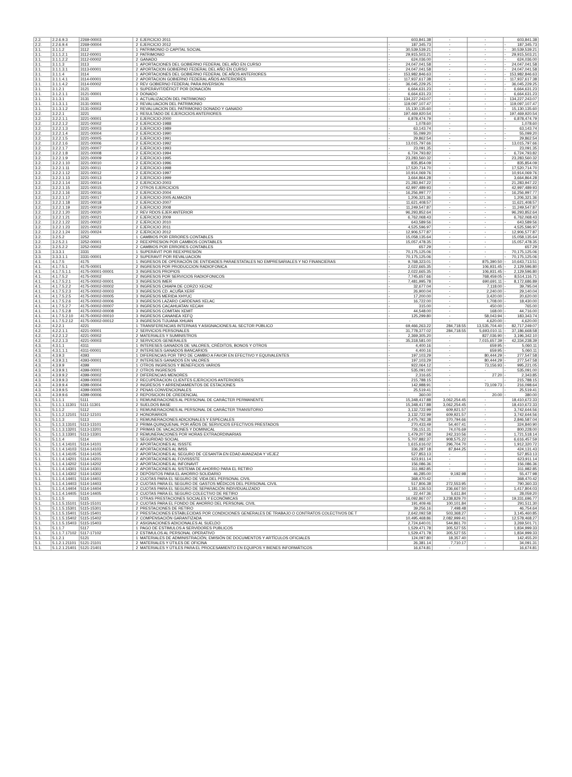| 2.2. | 2.2.6.9.3 | 2269-00003 | 2 | EJERCICIO 2011 | 603,841.38 | - | - | 603,841.38 |
| 2.2. | 2.2.6.9.4 | 2269-00004 | 2 | EJERCICIO 2012 | - 187,345.73 | - | - | - 187,345.73 |
| 3.1. | 3.1.1.2 | 3112 | 1 | PATRIMONIO O CAPITAL SOCIAL | - 30,539,539.21 | - | - | - 30,539,539.21 |
| 3.1. | 3.1.1.2.1 | 3112-00001 | 2 | PATRIMONIO | - 29,915,503.21 | - | - | - 29,915,503.21 |
| 3.1. | 3.1.1.2.2 | 3112-00002 | 2 | GANADO | - 624,036.00 | - | - | - 624,036.00 |
| 3.1. | 3.1.1.3 | 3113 | 1 | APORTACIONES DEL GOBIERNO FEDERAL DEL AÑO EN CURSO | - 24,047,041.58 | - | - | - 24,047,041.58 |
| 3.1. | 3.1.1.3.1 | 3113-00001 | 2 | APORTACION GOBIERNO FEDERAL DEL AÑO EN CURSO | - 24,047,041.58 | - | - | - 24,047,041.58 |
| 3.1. | 3.1.1.4 | 3114 | 1 | APORTACIONES DEL GOBIERNO FEDERAL DE AÑOS ANTERIORES | - 153,982,846.63 | - | - | - 153,982,846.63 |
| 3.1. | 3.1.1.4.1 | 3114-00001 | 2 | APORTACION GOBIERNO FEDERAL AÑOS ANTERIORES | - 117,937,617.38 | - | - | - 117,937,617.38 |
| 3.1. | 3.1.1.4.2 | 3114-00002 | 2 | REV GOBIERNO FEDERAL PARA INVERSION | - 36,045,229.25 | - | - | - 36,045,229.25 |
| 3.1. | 3.1.2.1 | 3121 | 1 | SUPERÁVIT/DÉFICIT POR DONACIÓN | - 6,664,631.23 | - | - | - 6,664,631.23 |
| 3.1. | 3.1.2.1.1 | 3121-00001 | 2 | DONADO | - 6,664,631.23 | - | - | - 6,664,631.23 |
| 3.1. | 3.1.3.1 | 3131 | 1 | ACTUALIZACIÓN DEL PATRIMONIO | - 134,227,243.07 | - | - | - 134,227,243.07 |
| 3.1. | 3.1.3.1.1 | 3131-00001 | 2 | REVALUACION DEL PATRIMONIO | - 119,097,107.47 | - | - | - 119,097,107.47 |
| 3.1. | 3.1.3.1.2 | 3131-00002 | 2 | REVALUACION DEL PATRIMONIO DONADO Y GANADO | - 15,130,135.60 | - | - | - 15,130,135.60 |
| 3.2. | 3.2.2.1 | 3221 | 1 | RESULTADO DE EJERCICIOS ANTERIORES | 197,469,920.54 | - | - | 197,469,920.54 |
| 3.2. | 3.2.2.1.1 | 3221-00001 | 2 | EJERCICIO-2000 | - 6,878,474.79 | - | - | - 6,878,474.79 |
| 3.2. | 3.2.2.1.2 | 3221-00002 | 2 | EJERCICIO-1988 | 1,078.60 | - | - | 1,078.60 |
| 3.2. | 3.2.2.1.3 | 3221-00003 | 2 | EJERCICIO-1989 | - 63,143.74 | - | - | - 63,143.74 |
| 3.2. | 3.2.2.1.4 | 3221-00004 | 2 | EJERCICIO-1990 | - 55,099.20 | - | - | - 55,099.20 |
| 3.2. | 3.2.2.1.5 | 3221-00005 | 2 | EJERCICIO-1991 | - 29,862.54 | - | - | - 29,862.54 |
| 3.2. | 3.2.2.1.6 | 3221-00006 | 2 | EJERCICIO-1992 | 13,015,797.66 | - | - | 13,015,797.66 |
| 3.2. | 3.2.2.1.7 | 3221-00007 | 2 | EJERCICIO-1993 | - 23,091.35 | - | - | - 23,091.35 |
| 3.2. | 3.2.2.1.8 | 3221-00008 | 2 | EJERCICIO-1994 | - 6,724,793.82 | - | - | - 6,724,793.82 |
| 3.2. | 3.2.2.1.9 | 3221-00009 | 2 | EJERCICIO-1995 | 23,283,560.32 | - | - | 23,283,560.32 |
| 3.2. | 3.2.2.1.10 | 3221-00010 | 2 | EJERCICIO-1996 | - 835,854.09 | - | - | - 835,854.09 |
| 3.2. | 3.2.2.1.11 | 3221-00011 | 2 | EJERCICIO-1998 | 17,520,714.70 | - | - | 17,520,714.70 |
| 3.2. | 3.2.2.1.12 | 3221-00012 | 2 | EJERCICIO-1997 | 10,914,069.76 | - | - | 10,914,069.76 |
| 3.2. | 3.2.2.1.13 | 3221-00013 | 2 | EJERCICIO-1999 | 3,664,864.28 | - | - | 3,664,864.28 |
| 3.2. | 3.2.2.1.14 | 3221-00014 | 2 | EJERCICIO-2003 | 21,283,947.22 | - | - | 21,283,947.22 |
| 3.2. | 3.2.2.1.15 | 3221-00015 | 2 | OTROS EJERCICIOS | 42,997,489.93 | - | - | 42,997,489.93 |
| 3.2. | 3.2.2.1.16 | 3221-00016 | 2 | EJERCICIO-2004 | - 16,256,997.77 | - | - | - 16,256,997.77 |
| 3.2. | 3.2.2.1.17 | 3221-00017 | 2 | EJERCICIO-2005 ALMACEN | 1,206,321.36 | - | - | 1,206,321.36 |
| 3.2. | 3.2.2.1.18 | 3221-00018 | 2 | EJERCICIO-2007 | 11,621,408.57 | - | - | 11,621,408.57 |
| 3.2. | 3.2.2.1.19 | 3221-00019 | 2 | EJERCICIO 2008 | - 11,249,547.87 | - | - | - 11,249,547.87 |
| 3.2. | 3.2.2.1.20 | 3221-00020 | 2 | REV RDOS EJER ANTERIOR | 96,293,852.64 | - | - | 96,293,852.64 |
| 3.2. | 3.2.2.1.21 | 3221-00021 | 2 | EJERCICIO 2009 | 6,762,068.43 | - | - | 6,762,068.43 |
| 3.2. | 3.2.2.1.22 | 3221-00022 | 2 | EJERCICIO 2010 | - 643,589.56 | - | - | - 643,589.56 |
| 3.2. | 3.2.2.1.23 | 3221-00023 | 2 | EJERCICIO 2011 | 4,525,596.97 | - | - | 4,525,596.97 |
| 3.2. | 3.2.2.1.24 | 3221-00024 | 2 | EJERCICIO 2012 | - 12,906,577.87 | - | - | - 12,906,577.87 |
| 3.2. | 3.2.5.2 | 3252 | 1 | CAMBIOS POR ERRORES CONTABLES | 15,058,135.64 | - | - | 15,058,135.64 |
| 3.2. | 3.2.5.2.1 | 3252-00001 | 2 | REEXPRESION POR CAMBIOS CONTABLES | 15,057,478.35 | - | - | 15,057,478.35 |
| 3.2. | 3.2.5.2.2 | 3252-00002 | 2 | CAMBIOS POR ERRORES CONTABLES | 657.29 | - | - | 657.29 |
| 3.3. | 3.3.3.1 | 3331 | 1 | SUPERÁVIT POR REEXPRESIÓN | - 70,175,125.06 | - | - | - 70,175,125.06 |
| 3.3. | 3.3.3.1.1 | 3331-00001 | 2 | SUPERAVIT POR REVALUACION | - 70,175,125.06 | - | - | - 70,175,125.06 |
| 4.1. | 4.1.7.5 | 4175 | 1 | INGRESOS DE OPERACIÓN DE ENTIDADES PARAESTATALES NO EMPRESARIALES Y NO FINANCIERAS | - 9,768,323.01 | - | 875,390.50 | - 10,643,713.51 |
| 4.1. | 4.1.7.5.1 | 4175-00001 | 2 | INGRESOS POR PRODUCCION RADIOFONICA | - 2,022,665.35 | - | 106,931.45 | - 2,129,596.80 |
| 4.1. | 4.1.7.5.1.1 | 4175-00001-00001 | 3 | INGRESOS PROPIOS | - 2,022,665.35 | - | 106,931.45 | - 2,129,596.80 |
| 4.1. | 4.1.7.5.2 | 4175-00002 | 2 | INGRESOS POR SERVICIOS RADIOFONICOS | - 7,745,657.66 | - | 768,459.05 | - 8,514,116.71 |
| 4.1. | 4.1.7.5.2.1 | 4175-00002-00001 | 3 | INGRESOS IMER | - 7,481,995.78 | - | 690,691.11 | - 8,172,686.89 |
| 4.1. | 4.1.7.5.2.2 | 4175-00002-00002 | 3 | INGRESOS CHIAPA DE CORZO XECHZ | - 32,677.04 | - | 7,118.00 | - 39,795.04 |
| 4.1. | 4.1.7.5.2.3 | 4175-00002-00003 | 3 | INGRESOS CD. ACUÑA XERF | - 26,900.04 | - | 2,240.00 | - 29,140.04 |
| 4.1. | 4.1.7.5.2.5 | 4175-00002-00005 | 3 | INGRESOS MERIDA XHYUC | - 17,200.00 | - | 3,420.00 | - 20,620.00 |
| 4.1. | 4.1.7.5.2.6 | 4175-00002-00006 | 3 | INGRESOS LAZARO CARDENAS XELAC | - 16,722.00 | - | 1,708.00 | - 18,430.00 |
| 4.1. | 4.1.7.5.2.7 | 4175-00002-00007 | 3 | INGRESOS CACAHUATAN XECAH | - 315.00 | - | 450.00 | - 765.00 |
| 4.1. | 4.1.7.5.2.8 | 4175-00002-00008 | 3 | INGRESOS COMITAN XEMIT | - 44,548.00 | - | 168.00 | - 44,716.00 |
| 4.1. | 4.1.7.5.2.10 | 4175-00002-00010 | 3 | INGRESOS CANANEA XEFQ | - 125,299.80 | - | 58,043.94 | - 183,343.74 |
| 4.1. | 4.1.7.5.2.12 | 4175-00002-00012 | 3 | INGRESOS TIJUANA XHUAN | - | - | 4,620.00 | - 4,620.00 |
| 4.2. | 4.2.2.1 | 4221 | 1 | TRANSFERENCIAS INTERNAS Y ASIGNACIONES AL SECTOR PÚBLICO | - 69,466,263.22 | 284,718.55 | 13,535,704.40 | - 82,717,249.07 |
| 4.2. | 4.2.2.1.1 | 4221-00001 | 2 | SERVICIOS PERSONALES | - 31,778,377.02 | 284,718.55 | 5,693,010.11 | - 37,186,668.58 |
| 4.2. | 4.2.2.1.2 | 4221-00002 | 2 | MATERIALES Y SUMINISTROS | - 2,369,305.20 | - | 827,036.90 | - 3,196,342.10 |
| 4.2. | 4.2.2.1.3 | 4221-00003 | 2 | SERVICIOS GENERALES | - 35,318,581.00 | - | 7,015,657.39 | - 42,334,238.39 |
| 4.3. | 4.3.1.1 | 4311 | 1 | INTERESES GANADOS DE VALORES, CRÉDITOS, BONOS Y OTROS | - 4,400.16 | - | 659.95 | - 5,060.11 |
| 4.3. | 4.3.1.1.1 | 4311-00001 | 2 | INTERESES GANADOS BANCARIOS | - 4,400.16 | - | 659.95 | - 5,060.11 |
| 4.3. | 4.3.9.3 | 4393 | 1 | DIFERENCIAS POR TIPO DE CAMBIO A FAVOR EN EFECTIVO Y EQUIVALENTES | - 197,103.29 | - | 80,444.29 | - 277,547.58 |
| 4.3. | 4.3.9.3.1 | 4393-00001 | 2 | INTERESES GANADOS EN VALORES | - 197,103.29 | - | 80,444.29 | - 277,547.58 |
| 4.3. | 4.3.9.9 | 4399 | 1 | OTROS INGRESOS Y BENEFICIOS VARIOS | - 922,064.12 | - | 73,156.93 | - 995,221.05 |
| 4.3. | 4.3.9.9.1 | 4399-00001 | 2 | OTROS INGRESOS | - 535,091.00 | - | - | - 535,091.00 |
| 4.3. | 4.3.9.9.2 | 4399-00002 | 2 | DIFERENCIAS MENORES | - 2,316.65 | - | 27.20 | - 2,343.85 |
| 4.3. | 4.3.9.9.3 | 4399-00003 | 2 | RECUPERACION CLIENTES EJERCICIOS ANTERIORES | - 215,788.15 | - | - | - 215,788.15 |
| 4.3. | 4.3.9.9.4 | 4399-00004 | 2 | INGRESOS Y ARRENDAMIENTOS DE ESTACIONES | - 142,988.91 | - | 73,109.73 | - 216,098.64 |
| 4.3. | 4.3.9.9.5 | 4399-00005 | 2 | PENAS CONVENCIONALES | - 25,519.41 | - | - | - 25,519.41 |
| 4.3. | 4.3.9.9.6 | 4399-00006 | 2 | REPOSICION DE CREDENCIAL | - 360.00 | - | 20.00 | - 380.00 |
| 5.1. | 5.1.1.1 | 5111 | 1 | REMUNERACIONES AL PERSONAL DE CARÁCTER PERMANENTE | 15,348,417.88 | 3,062,254.45 | - | 18,410,672.33 |
| 5.1. | 5.1.1.1.11301 | 5111-11301 | 2 | SUELDOS BASE | 15,348,417.88 | 3,062,254.45 | - | 18,410,672.33 |
| 5.1. | 5.1.1.2 | 5112 | 1 | REMUNERACIONES AL PERSONAL DE CARÁCTER TRANSITORIO | 3,132,722.99 | 609,921.57 | - | 3,742,644.56 |
| 5.1. | 5.1.1.2.12101 | 5112-12101 | 2 | HONORARIOS | 3,132,722.99 | 609,921.57 | - | 3,742,644.56 |
| 5.1. | 5.1.1.3 | 5113 | 1 | REMUNERACIONES ADICIONALES Y ESPECIALES | 2,475,792.38 | 370,794.66 | - | 2,846,587.04 |
| 5.1. | 5.1.1.3.13101 | 5113-13101 | 2 | PRIMA QUINQUENAL POR AÑOS DE SERVICIOS EFECTIVOS PRESTADOS | 270,433.49 | 54,407.41 | - | 324,840.90 |
| 5.1. | 5.1.1.3.13201 | 5113-13201 | 2 | PRIMAS DE VACACIONES Y DOMINICAL | 726,151.31 | 74,076.69 | - | 800,228.00 |
| 5.1. | 5.1.1.3.13301 | 5113-13301 | 2 | REMUNERACIONES POR HORAS EXTRAORDINARIAS | 1,479,207.58 | 242,310.56 | - | 1,721,518.14 |
| 5.1. | 5.1.1.4 | 5114 | 1 | SEGURIDAD SOCIAL | 5,707,882.37 | 908,575.22 | - | 6,616,457.59 |
| 5.1. | 5.1.1.4.14101 | 5114-14101 | 2 | APORTACIONES AL ISSSTE | 1,615,616.02 | 296,704.70 | - | 1,912,320.72 |
| 5.1. | 5.1.1.4.14103 | 5114-14103 | 2 | APORTACIONES AL IMSS | 336,287.18 | 87,844.25 | - | 424,131.43 |
| 5.1. | 5.1.1.4.14105 | 5114-14105 | 2 | APORTACIONES AL SEGURO DE CESANTÍA EN EDAD AVANZADA Y VEJEZ | 527,853.13 | - | - | 527,853.13 |
| 5.1. | 5.1.1.4.14201 | 5114-14201 | 2 | APORTACIONES AL FOVISSSTE | 623,911.14 | - | - | 623,911.14 |
| 5.1. | 5.1.1.4.14202 | 5114-14202 | 2 | APORTACIONES AL INFONAVIT | 156,086.36 | - | - | 156,086.36 |
| 5.1. | 5.1.1.4.14301 | 5114-14301 | 2 | APORTACIONES AL SISTEMA DE AHORRO PARA EL RETIRO | 311,982.85 | - | - | 311,982.85 |
| 5.1. | 5.1.1.4.14302 | 5114-14302 | 2 | DEPÓSITOS PARA EL AHORRO SOLIDARIO | 46,285.00 | 9,192.98 | - | 55,477.98 |
| 5.1. | 5.1.1.4.14401 | 5114-14401 | 2 | CUOTAS PARA EL SEGURO DE VIDA DEL PERSONAL CIVIL | 368,470.42 | - | - | 368,470.42 |
| 5.1. | 5.1.1.4.14403 | 5114-14403 | 2 | CUOTAS PARA EL SEGURO DE GASTOS MÉDICOS DEL PERSONAL CIVIL | 517,806.38 | 272,553.95 | - | 790,360.33 |
| 5.1. | 5.1.1.4.14404 | 5114-14404 | 2 | CUOTAS PARA EL SEGURO DE SEPARACIÓN INDIVIDUALIZADO | 1,181,136.53 | 236,667.50 | - | 1,417,804.03 |
| 5.1. | 5.1.1.4.14405 | 5114-14405 | 2 | CUOTAS PARA EL SEGURO COLECTIVO DE RETIRO | 22,447.36 | 5,611.84 | - | 28,059.20 |
| 5.1. | 5.1.1.5 | 5115 | 1 | OTRAS PRESTACIONES SOCIALES Y ECONÓMICAS | 16,092,867.07 | 3,238,829.70 | - | 19,331,696.77 |
| 5.1. | 5.1.1.5.15101 | 5115-15101 | 2 | CUOTAS PARA EL FONDO DE AHORRO DEL PERSONAL CIVIL | 191,409.46 | 100,101.84 | - | 291,511.30 |
| 5.1. | 5.1.1.5.15301 | 5115-15301 | 2 | PRESTACIONES DE RETIRO | 39,256.16 | 7,498.48 | - | 46,754.64 |
| 5.1. | 5.1.1.5.15401 | 5115-15401 | 2 | PRESTACIONES ESTABLECIDAS POR CONDICIONES GENERALES DE TRABAJO O CONTRATOS COLECTIVOS DE T | 2,642,092.58 | 503,368.27 | - | 3,145,460.85 |
| 5.1. | 5.1.1.5.15402 | 5115-15402 | 2 | COMPENSACIÓN GARANTIZADA | 10,495,468.86 | 2,082,999.41 | - | 12,578,468.27 |
| 5.1. | 5.1.1.5.15403 | 5115-15403 | 2 | ASIGNACIONES ADICIONALES AL SUELDO | 2,724,640.01 | 544,861.70 | - | 3,269,501.71 |
| 5.1. | 5.1.1.7 | 5117 | 1 | PAGO DE ESTIMULOS A SERVIDORES PUBLICOS | 1,529,471.78 | 305,527.55 | - | 1,834,999.33 |
| 5.1. | 5.1.1.7.17102 | 5117-17102 | 2 | ESTIMULOS AL PERSONAL OPERATIVO | 1,529,471.78 | 305,527.55 | - | 1,834,999.33 |
| 5.1. | 5.1.2.1 | 5121 | 1 | MATERIALES DE ADMINISTRACIÓN, EMISIÓN DE DOCUMENTOS Y ARTÍCULOS OFICIALES | 124,097.80 | 18,357.40 | - | 142,455.20 |
| 5.1. | 5.1.2.1.21101 | 5121-21101 | 2 | MATERIALES Y ÚTILES DE OFICINA | 26,381.14 | 7,710.17 | - | 34,091.31 |
| 5.1. | 5.1.2.1.21401 | 5121-21401 | 2 | MATERIALES Y ÚTILES PARA EL PROCESAMIENTO EN EQUIPOS Y BIENES INFORMÁTICOS | 16,674.81 | - | - | 16,674.81 |